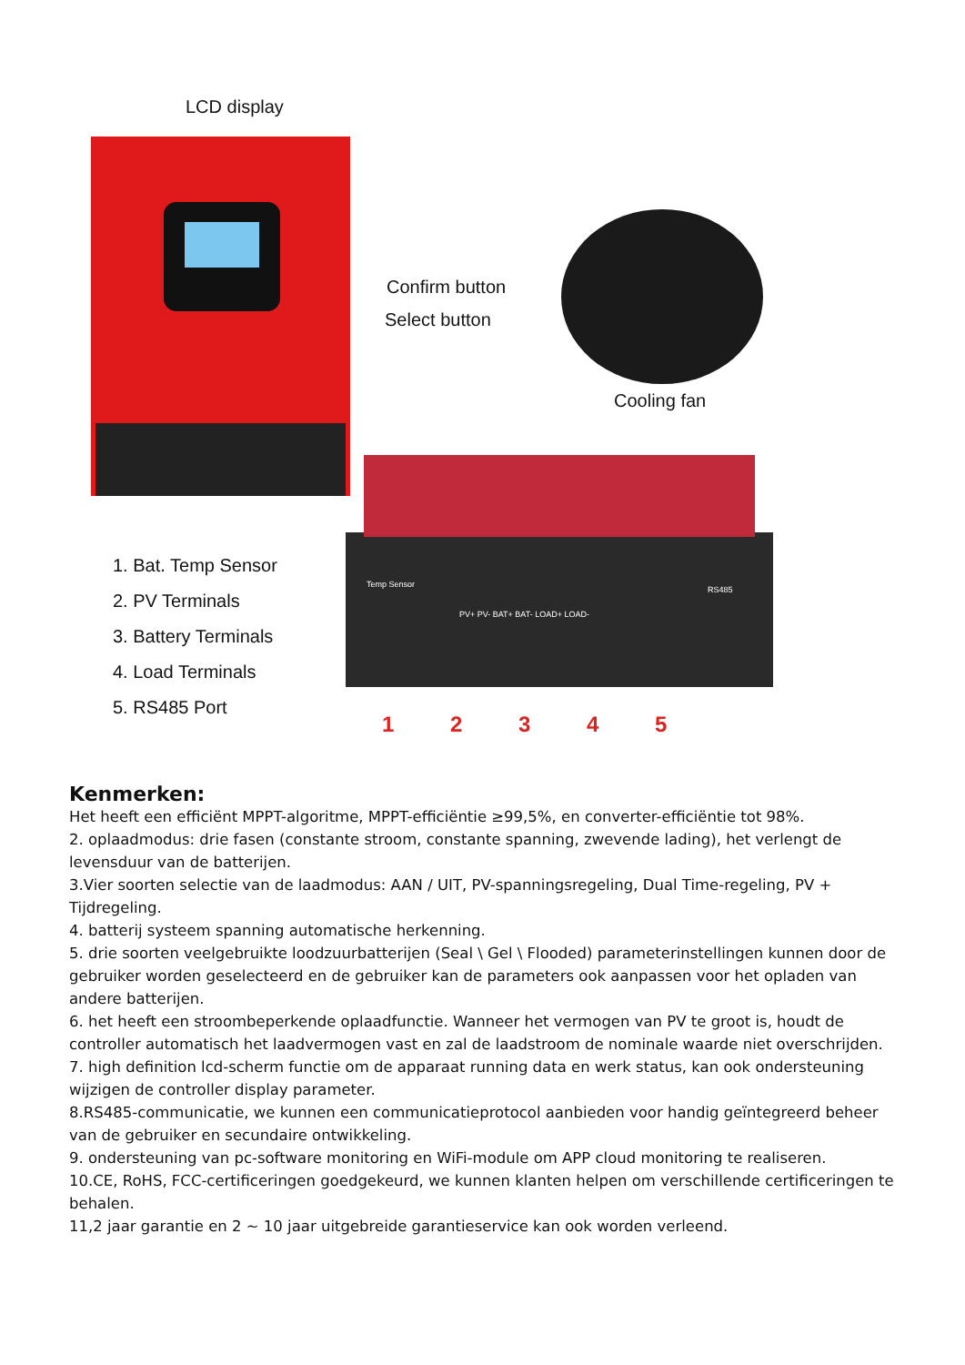LCD display
Confirm button
Select button
Cooling fan
1. Bat. Temp Sensor
2. PV Terminals
3. Battery Terminals
4. Load Terminals
5. RS485 Port
Temp Sensor
PV+ PV- BAT+ BAT- LOAD+ LOAD-
RS485
1 2 3 4 5
Kenmerken:
Het heeft een efficiënt MPPT-algoritme, MPPT-efficiëntie ≥99,5%, en converter-efficiëntie tot 98%.
2. oplaadmodus: drie fasen (constante stroom, constante spanning, zwevende lading), het verlengt de levensduur van de batterijen.
3.Vier soorten selectie van de laadmodus: AAN / UIT, PV-spanningsregeling, Dual Time-regeling, PV + Tijdregeling.
4. batterij systeem spanning automatische herkenning.
5. drie soorten veelgebruikte loodzuurbatterijen (Seal \ Gel \ Flooded) parameterinstellingen kunnen door de gebruiker worden geselecteerd en de gebruiker kan de parameters ook aanpassen voor het opladen van andere batterijen.
6. het heeft een stroombeperkende oplaadfunctie. Wanneer het vermogen van PV te groot is, houdt de controller automatisch het laadvermogen vast en zal de laadstroom de nominale waarde niet overschrijden.
7. high definition lcd-scherm functie om de apparaat running data en werk status, kan ook ondersteuning wijzigen de controller display parameter.
8.RS485-communicatie, we kunnen een communicatieprotocol aanbieden voor handig geïntegreerd beheer van de gebruiker en secundaire ontwikkeling.
9. ondersteuning van pc-software monitoring en WiFi-module om APP cloud monitoring te realiseren.
10.CE, RoHS, FCC-certificeringen goedgekeurd, we kunnen klanten helpen om verschillende certificeringen te behalen.
11,2 jaar garantie en 2 ~ 10 jaar uitgebreide garantieservice kan ook worden verleend.